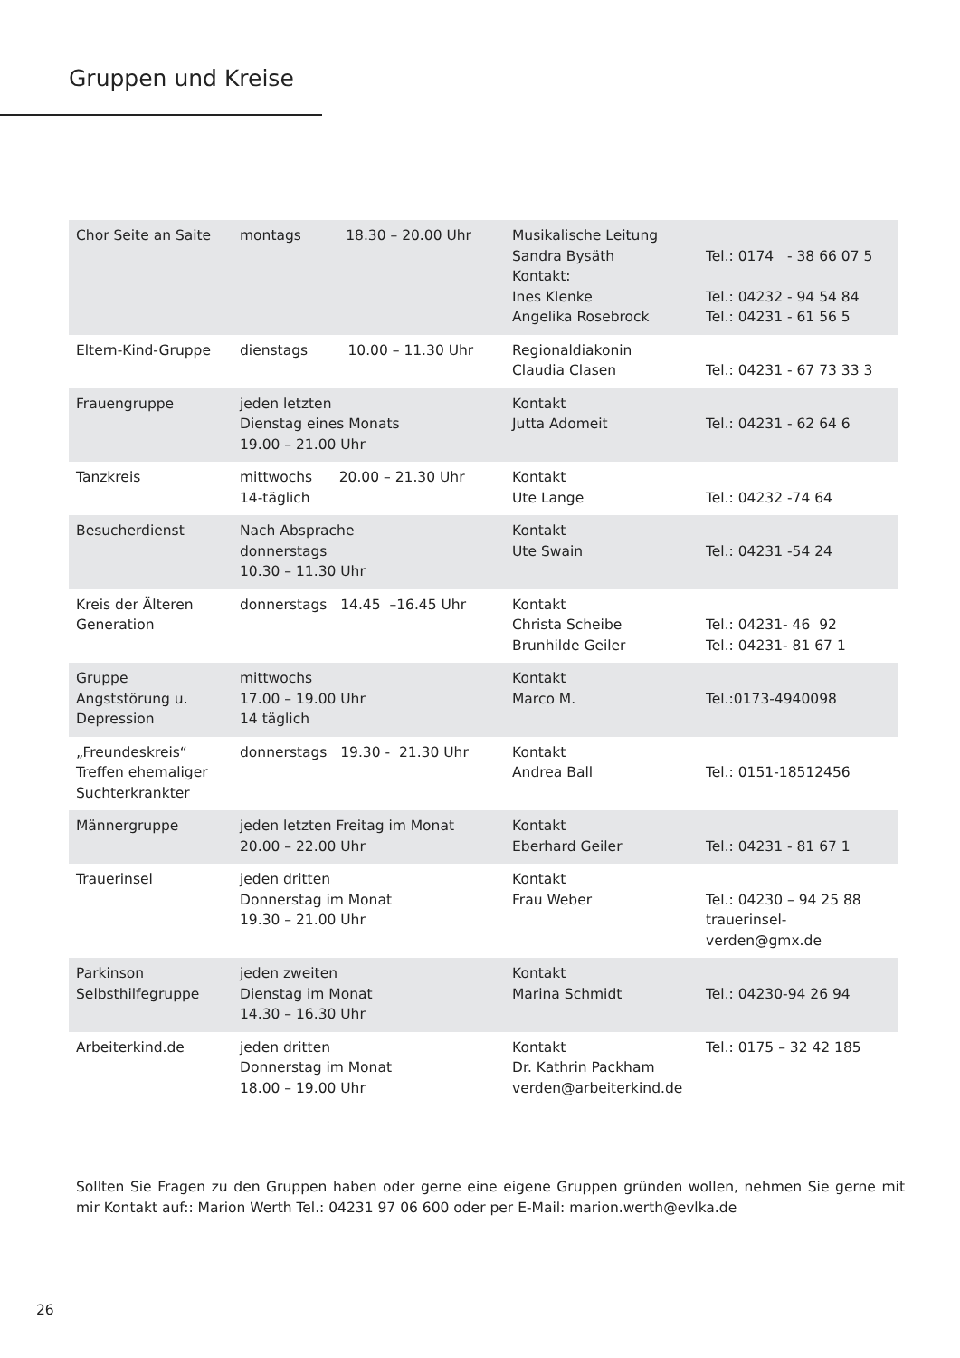Gruppen und Kreise
| Chor Seite an Saite | montags 18.30 – 20.00 Uhr | Musikalische Leitung Sandra Bysäth Kontakt: Ines Klenke Angelika Rosebrock | Tel.: 0174 - 38 66 07 5 Tel.: 04232 - 94 54 84 Tel.: 04231 - 61 56 5 |
| Eltern-Kind-Gruppe | dienstags 10.00 – 11.30 Uhr | Regionaldiakonin Claudia Clasen | Tel.: 04231 - 67 73 33 3 |
| Frauengruppe | jeden letzten Dienstag eines Monats 19.00 – 21.00 Uhr | Kontakt Jutta Adomeit | Tel.: 04231 - 62 64 6 |
| Tanzkreis | mittwochs 20.00 – 21.30 Uhr 14-täglich | Kontakt Ute Lange | Tel.: 04232 -74 64 |
| Besucherdienst | Nach Absprache donnerstags 10.30 – 11.30 Uhr | Kontakt Ute Swain | Tel.: 04231 -54 24 |
| Kreis der Älteren Generation | donnerstags 14.45 –16.45 Uhr | Kontakt Christa Scheibe Brunhilde Geiler | Tel.: 04231- 46 92 Tel.: 04231- 81 67 1 |
| Gruppe Angststörung u. Depression | mittwochs 17.00 – 19.00 Uhr 14 täglich | Kontakt Marco M. | Tel.:0173-4940098 |
| „Freundeskreis“ Treffen ehemaliger Suchterkrankter | donnerstags 19.30 - 21.30 Uhr | Kontakt Andrea Ball | Tel.: 0151-18512456 |
| Männergruppe | jeden letzten Freitag im Monat 20.00 – 22.00 Uhr | Kontakt Eberhard Geiler | Tel.: 04231 - 81 67 1 |
| Trauerinsel | jeden dritten Donnerstag im Monat 19.30 – 21.00 Uhr | Kontakt Frau Weber | Tel.: 04230 – 94 25 88 trauerinsel-verden@gmx.de |
| Parkinson Selbsthilfegruppe | jeden zweiten Dienstag im Monat 14.30 – 16.30 Uhr | Kontakt Marina Schmidt | Tel.: 04230-94 26 94 |
| Arbeiterkind.de | jeden dritten Donnerstag im Monat 18.00 – 19.00 Uhr | Kontakt Dr. Kathrin Packham verden@arbeiterkind.de | Tel.: 0175 – 32 42 185 |
Sollten Sie Fragen zu den Gruppen haben oder gerne eine eigene Gruppen gründen wollen, nehmen Sie gerne mit mir Kontakt auf:: Marion Werth Tel.: 04231 97 06 600 oder per E-Mail: marion.werth@evlka.de
26